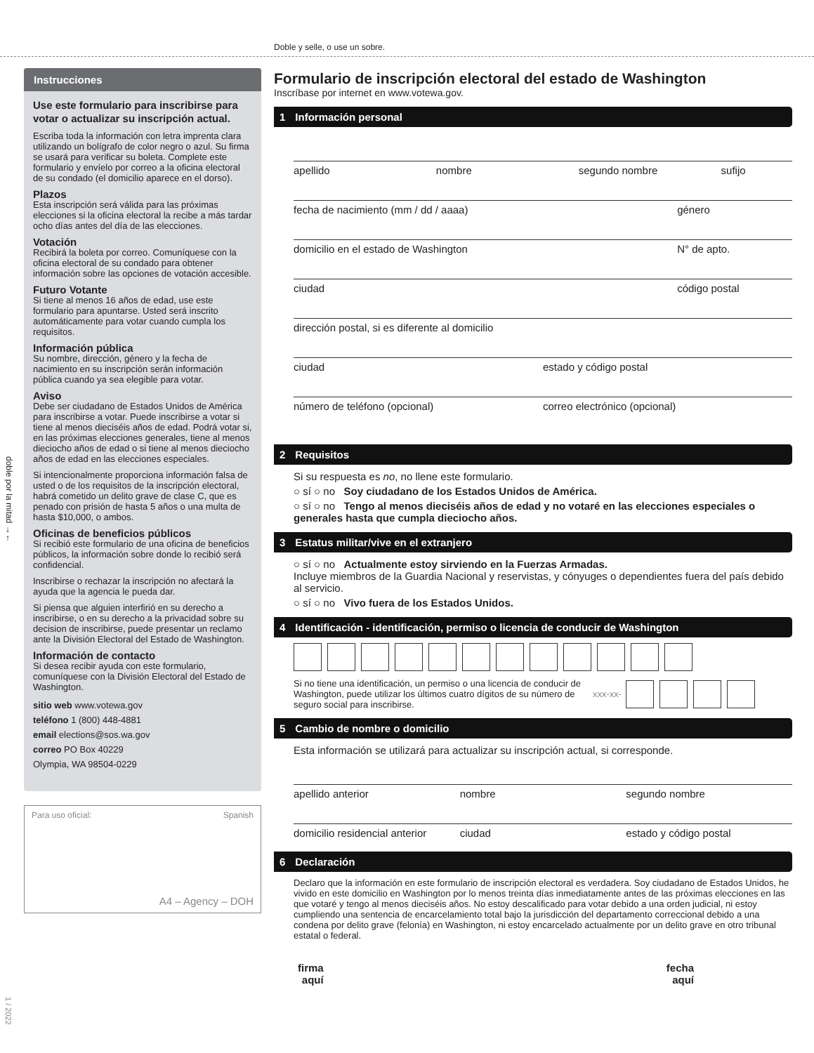Doble y selle, o use un sobre.
doble por la mitad →←
1 / 2022
Instrucciones
Use este formulario para inscribirse para votar o actualizar su inscripción actual.
Escriba toda la información con letra imprenta clara utilizando un bolígrafo de color negro o azul. Su firma se usará para verificar su boleta. Complete este formulario y envíelo por correo a la oficina electoral de su condado (el domicilio aparece en el dorso).
Plazos
Esta inscripción será válida para las próximas elecciones si la oficina electoral la recibe a más tardar ocho días antes del día de las elecciones.
Votación
Recibirá la boleta por correo. Comuníquese con la oficina electoral de su condado para obtener información sobre las opciones de votación accesible.
Futuro Votante
Si tiene al menos 16 años de edad, use este formulario para apuntarse. Usted será inscrito automáticamente para votar cuando cumpla los requisitos.
Información pública
Su nombre, dirección, género y la fecha de nacimiento en su inscripción serán información pública cuando ya sea elegible para votar.
Aviso
Debe ser ciudadano de Estados Unidos de América para inscribirse a votar. Puede inscribirse a votar si tiene al menos dieciséis años de edad. Podrá votar si, en las próximas elecciones generales, tiene al menos dieciocho años de edad o si tiene al menos dieciocho años de edad en las elecciones especiales.
Si intencionalmente proporciona información falsa de usted o de los requisitos de la inscripción electoral, habrá cometido un delito grave de clase C, que es penado con prisión de hasta 5 años o una multa de hasta $10,000, o ambos.
Oficinas de beneficios públicos
Si recibió este formulario de una oficina de beneficios públicos, la información sobre donde lo recibió será confidencial.
Inscribirse o rechazar la inscripción no afectará la ayuda que la agencia le pueda dar.
Si piensa que alguien interfirió en su derecho a inscribirse, o en su derecho a la privacidad sobre su decision de inscribirse, puede presentar un reclamo ante la División Electoral del Estado de Washington.
Información de contacto
Si desea recibir ayuda con este formulario, comuníquese con la División Electoral del Estado de Washington.
sitio web www.votewa.gov
teléfono 1 (800) 448-4881
email elections@sos.wa.gov
correo PO Box 40229
Olympia, WA 98504-0229
Para uso oficial: Spanish
A4 – Agency – DOH
Formulario de inscripción electoral del estado de Washington
Inscríbase por internet en www.votewa.gov.
1 Información personal
apellido nombre segundo nombre sufijo
fecha de nacimiento (mm / dd / aaaa) género
domicilio en el estado de Washington N° de apto.
ciudad código postal
dirección postal, si es diferente al domicilio
ciudad estado y código postal
número de teléfono (opcional) correo electrónico (opcional)
2 Requisitos
Si su respuesta es no, no llene este formulario.
○ sí ○ no Soy ciudadano de los Estados Unidos de América.
○ sí ○ no Tengo al menos dieciséis años de edad y no votaré en las elecciones especiales o generales hasta que cumpla dieciocho años.
3 Estatus militar/vive en el extranjero
○ sí ○ no Actualmente estoy sirviendo en la Fuerzas Armadas.
Incluye miembros de la Guardia Nacional y reservistas, y cónyuges o dependientes fuera del país debido al servicio.
○ sí ○ no Vivo fuera de los Estados Unidos.
4 Identificación - identificación, permiso o licencia de conducir de Washington
Si no tiene una identificación, un permiso o una licencia de conducir de Washington, puede utilizar los últimos cuatro dígitos de su número de seguro social para inscribirse. xxx-xx-
5 Cambio de nombre o domicilio
Esta información se utilizará para actualizar su inscripción actual, si corresponde.
apellido anterior nombre segundo nombre
domicilio residencial anterior ciudad estado y código postal
6 Declaración
Declaro que la información en este formulario de inscripción electoral es verdadera. Soy ciudadano de Estados Unidos, he vivido en este domicilio en Washington por lo menos treinta días inmediatamente antes de las próximas elecciones en las que votaré y tengo al menos dieciséis años. No estoy descalificado para votar debido a una orden judicial, ni estoy cumpliendo una sentencia de encarcelamiento total bajo la jurisdicción del departamento correccional debido a una condena por delito grave (felonía) en Washington, ni estoy encarcelado actualmente por un delito grave en otro tribunal estatal o federal.
firma
aquí fecha
aquí